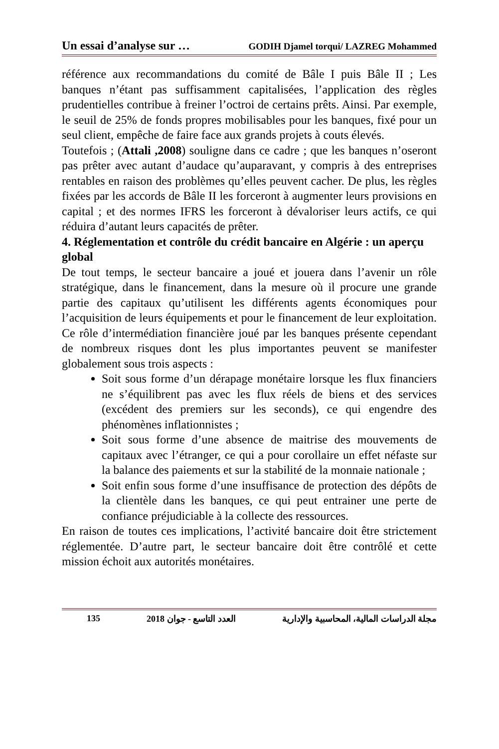Un essai d’analyse sur … GODIH Djamel torqui/ LAZREG Mohammed
référence aux recommandations du comité de Bâle I puis Bâle II ; Les banques n’étant pas suffisamment capitalisées, l’application des règles prudentielles contribue à freiner l’octroi de certains prêts. Ainsi. Par exemple, le seuil de 25% de fonds propres mobilisables pour les banques, fixé pour un seul client, empêche de faire face aux grands projets à couts élevés.
Toutefois ; (Attali ,2008) souligne dans ce cadre ; que les banques n’oseront pas prêter avec autant d’audace qu’auparavant, y compris à des entreprises rentables en raison des problèmes qu’elles peuvent cacher. De plus, les règles fixées par les accords de Bâle II les forceront à augmenter leurs provisions en capital ; et des normes IFRS les forceront à dévaloriser leurs actifs, ce qui réduira d’autant leurs capacités de prêter.
4. Réglementation et contrôle du crédit bancaire en Algérie : un aperçu global
De tout temps, le secteur bancaire a joué et jouera dans l’avenir un rôle stratégique, dans le financement, dans la mesure où il procure une grande partie des capitaux qu’utilisent les différents agents économiques pour l’acquisition de leurs équipements et pour le financement de leur exploitation. Ce rôle d’intermédiation financière joué par les banques présente cependant de nombreux risques dont les plus importantes peuvent se manifester globalement sous trois aspects :
Soit sous forme d’un dérapage monétaire lorsque les flux financiers ne s’équilibrent pas avec les flux réels de biens et des services (excédent des premiers sur les seconds), ce qui engendre des phénomènes inflationnistes ;
Soit sous forme d’une absence de maitrise des mouvements de capitaux avec l’étranger, ce qui a pour corollaire un effet néfaste sur la balance des paiements et sur la stabilité de la monnaie nationale ;
Soit enfin sous forme d’une insuffisance de protection des dépôts de la clientèle dans les banques, ce qui peut entrainer une perte de confiance préjudiciable à la collecte des ressources.
En raison de toutes ces implications, l’activité bancaire doit être strictement réglementée. D’autre part, le secteur bancaire doit être contrôlé et cette mission échoit aux autorités monétaires.
135 2018 العدد التاسع - جوان مجلة الدراسات المالية، المحاسبية والإدارية